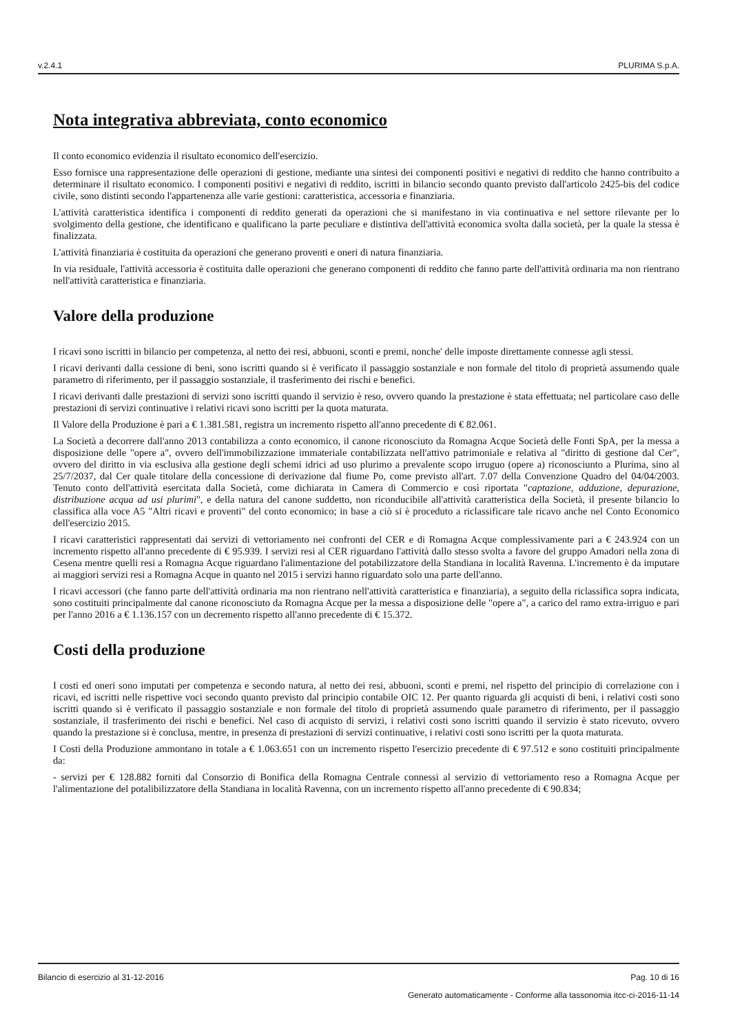v.2.4.1 PLURIMA S.p.A.
Nota integrativa abbreviata, conto economico
Il conto economico evidenzia il risultato economico dell'esercizio.
Esso fornisce una rappresentazione delle operazioni di gestione, mediante una sintesi dei componenti positivi e negativi di reddito che hanno contribuito a determinare il risultato economico. I componenti positivi e negativi di reddito, iscritti in bilancio secondo quanto previsto dall'articolo 2425-bis del codice civile, sono distinti secondo l'appartenenza alle varie gestioni: caratteristica, accessoria e finanziaria.
L'attività caratteristica identifica i componenti di reddito generati da operazioni che si manifestano in via continuativa e nel settore rilevante per lo svolgimento della gestione, che identificano e qualificano la parte peculiare e distintiva dell'attività economica svolta dalla società, per la quale la stessa è finalizzata.
L'attività finanziaria è costituita da operazioni che generano proventi e oneri di natura finanziaria.
In via residuale, l'attività accessoria è costituita dalle operazioni che generano componenti di reddito che fanno parte dell'attività ordinaria ma non rientrano nell'attività caratteristica e finanziaria.
Valore della produzione
I ricavi sono iscritti in bilancio per competenza, al netto dei resi, abbuoni, sconti e premi, nonche' delle imposte direttamente connesse agli stessi.
I ricavi derivanti dalla cessione di beni, sono iscritti quando si è verificato il passaggio sostanziale e non formale del titolo di proprietà assumendo quale parametro di riferimento, per il passaggio sostanziale, il trasferimento dei rischi e benefici.
I ricavi derivanti dalle prestazioni di servizi sono iscritti quando il servizio è reso, ovvero quando la prestazione è stata effettuata; nel particolare caso delle prestazioni di servizi continuative i relativi ricavi sono iscritti per la quota maturata.
Il Valore della Produzione è pari a € 1.381.581, registra un incremento rispetto all'anno precedente di € 82.061.
La Società a decorrere dall'anno 2013 contabilizza a conto economico, il canone riconosciuto da Romagna Acque Società delle Fonti SpA, per la messa a disposizione delle "opere a", ovvero dell'immobilizzazione immateriale contabilizzata nell'attivo patrimoniale e relativa al "diritto di gestione dal Cer", ovvero del diritto in via esclusiva alla gestione degli schemi idrici ad uso plurimo a prevalente scopo irruguo (opere a) riconosciunto a Plurima, sino al 25/7/2037, dal Cer quale titolare della concessione di derivazione dal fiume Po, come previsto all'art. 7.07 della Convenzione Quadro del 04/04/2003. Tenuto conto dell'attività esercitata dalla Società, come dichiarata in Camera di Commercio e così riportata "captazione, adduzione, depurazione, distribuzione acqua ad usi plurimi", e della natura del canone suddetto, non riconducibile all'attività caratteristica della Società, il presente bilancio lo classifica alla voce A5 "Altri ricavi e proventi" del conto economico; in base a ciò si è proceduto a riclassificare tale ricavo anche nel Conto Economico dell'esercizio 2015.
I ricavi caratteristici rappresentati dai servizi di vettoriamento nei confronti del CER e di Romagna Acque complessivamente pari a € 243.924 con un incremento rispetto all'anno precedente di € 95.939. I servizi resi al CER riguardano l'attività dallo stesso svolta a favore del gruppo Amadori nella zona di Cesena mentre quelli resi a Romagna Acque riguardano l'alimentazione del potabilizzatore della Standiana in località Ravenna. L'incremento è da imputare ai maggiori servizi resi a Romagna Acque in quanto nel 2015 i servizi hanno riguardato solo una parte dell'anno.
I ricavi accessori (che fanno parte dell'attività ordinaria ma non rientrano nell'attività caratteristica e finanziaria), a seguito della riclassifica sopra indicata, sono costituiti principalmente dal canone riconosciuto da Romagna Acque per la messa a disposizione delle "opere a", a carico del ramo extra-irriguo e pari per l'anno 2016 a € 1.136.157 con un decremento rispetto all'anno precedente di € 15.372.
Costi della produzione
I costi ed oneri sono imputati per competenza e secondo natura, al netto dei resi, abbuoni, sconti e premi, nel rispetto del principio di correlazione con i ricavi, ed iscritti nelle rispettive voci secondo quanto previsto dal principio contabile OIC 12. Per quanto riguarda gli acquisti di beni, i relativi costi sono iscritti quando si è verificato il passaggio sostanziale e non formale del titolo di proprietà assumendo quale parametro di riferimento, per il passaggio sostanziale, il trasferimento dei rischi e benefici. Nel caso di acquisto di servizi, i relativi costi sono iscritti quando il servizio è stato ricevuto, ovvero quando la prestazione si è conclusa, mentre, in presenza di prestazioni di servizi continuative, i relativi costi sono iscritti per la quota maturata.
I Costi della Produzione ammontano in totale a € 1.063.651 con un incremento rispetto l'esercizio precedente di € 97.512 e sono costituiti principalmente da:
- servizi per € 128.882 forniti dal Consorzio di Bonifica della Romagna Centrale connessi al servizio di vettoriamento reso a Romagna Acque per l'alimentazione del potalibilizzatore della Standiana in località Ravenna, con un incremento rispetto all'anno precedente di € 90.834;
Bilancio di esercizio al 31-12-2016 Pag. 10 di 16
Generato automaticamente - Conforme alla tassonomia itcc-ci-2016-11-14